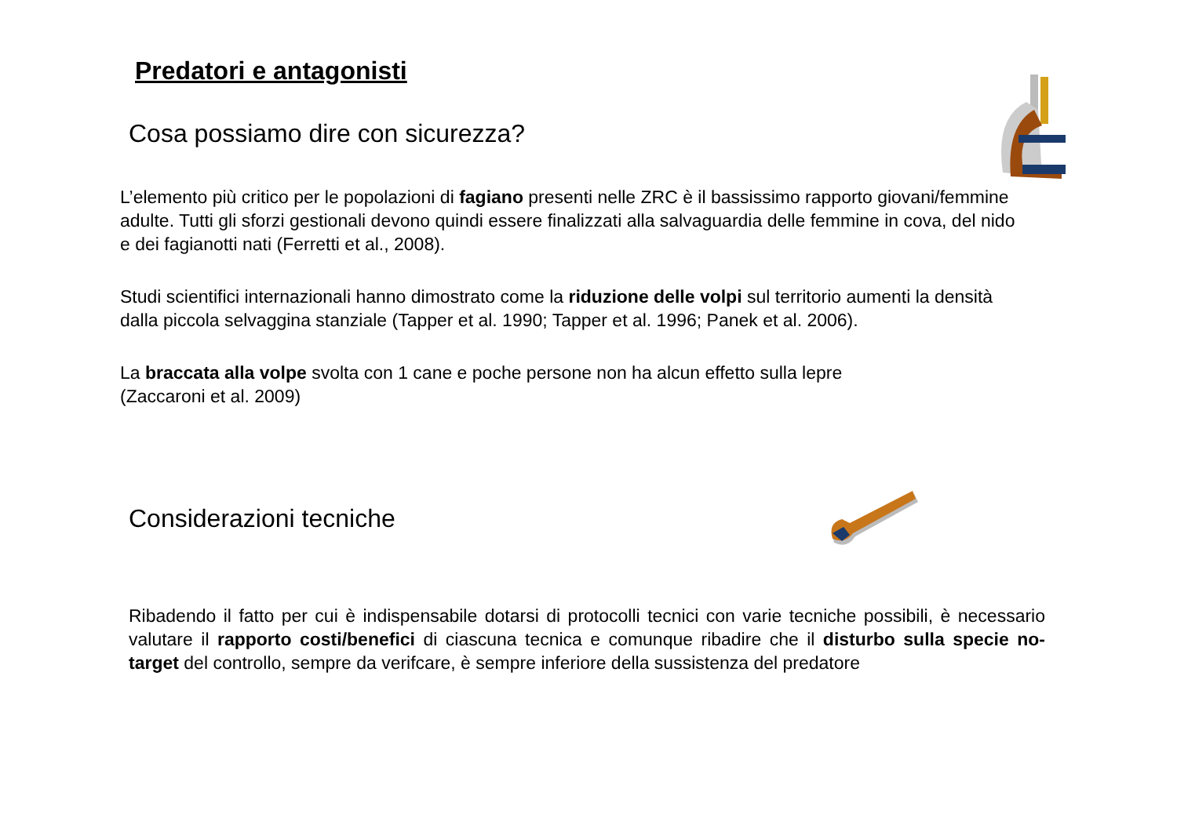Predatori e antagonisti
Cosa possiamo dire con sicurezza?
L’elemento più critico per le popolazioni di fagiano presenti nelle ZRC è il bassissimo rapporto giovani/femmine adulte. Tutti gli sforzi gestionali devono quindi essere finalizzati alla salvaguardia delle femmine in cova, del nido e dei fagianotti nati (Ferretti et al., 2008).
Studi scientifici internazionali hanno dimostrato come la riduzione delle volpi sul territorio aumenti la densità dalla piccola selvaggina stanziale (Tapper et al. 1990; Tapper et al. 1996; Panek et al. 2006).
La braccata alla volpe svolta con 1 cane e poche persone non ha alcun effetto sulla lepre
(Zaccaroni et al. 2009)
Considerazioni tecniche
Ribadendo il fatto per cui è indispensabile dotarsi di protocolli tecnici con varie tecniche possibili, è necessario valutare il rapporto costi/benefici di ciascuna tecnica e comunque ribadire che il disturbo sulla specie no-target del controllo, sempre da verifcare, è sempre inferiore della sussistenza del predatore